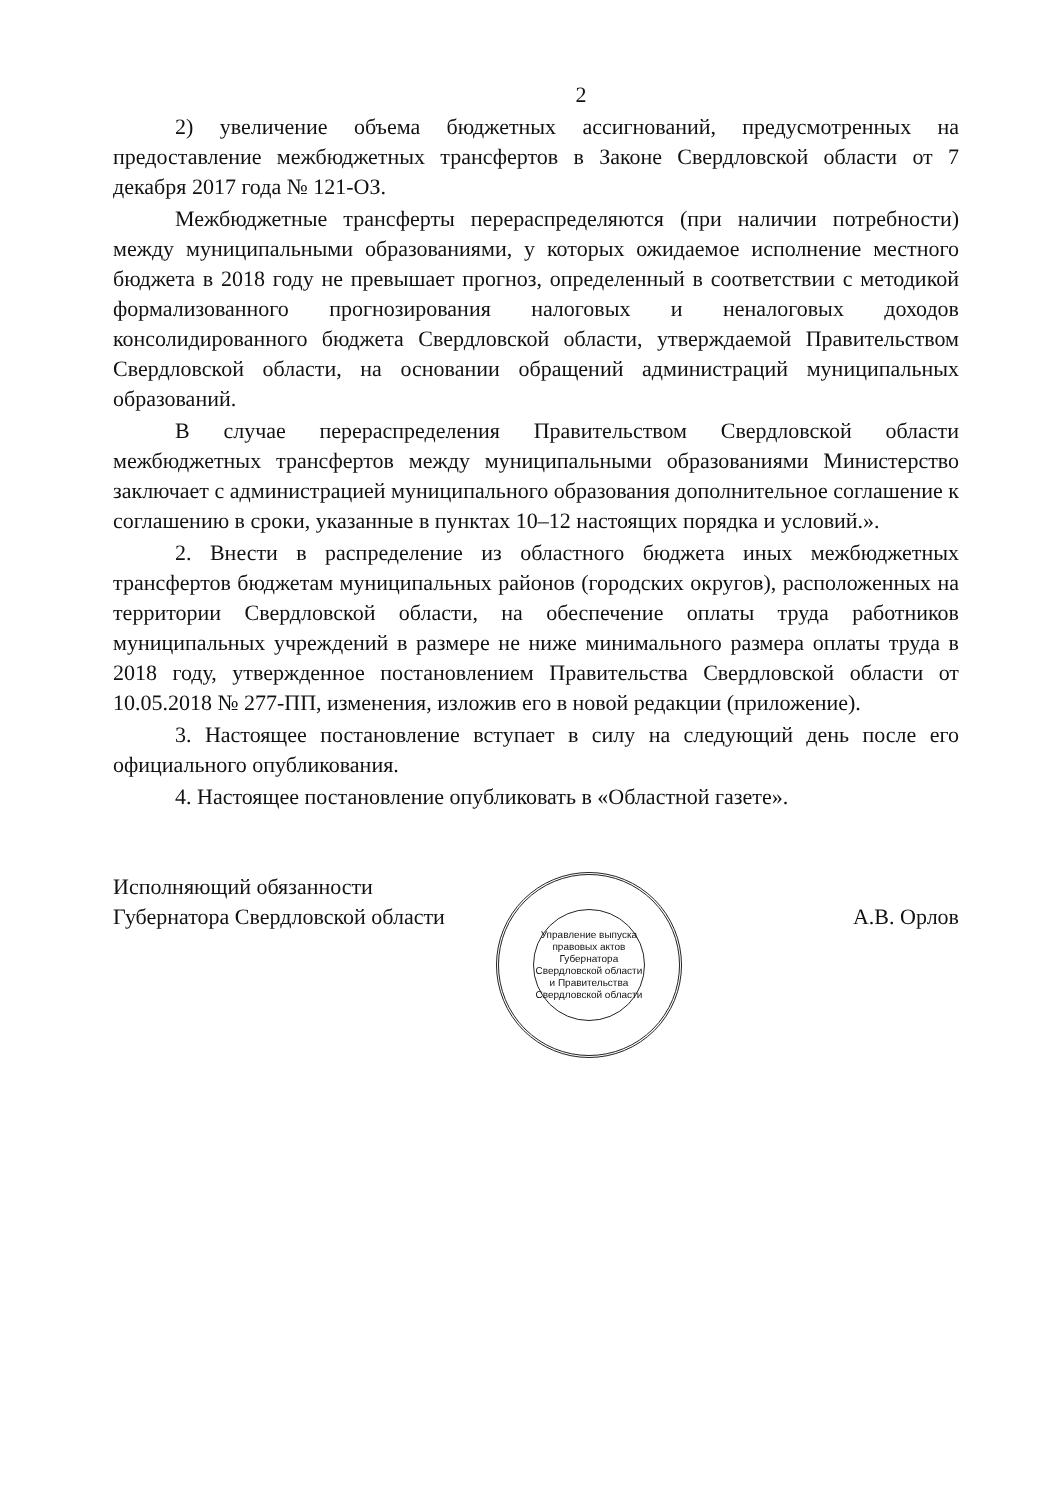2
2) увеличение объема бюджетных ассигнований, предусмотренных на предоставление межбюджетных трансфертов в Законе Свердловской области от 7 декабря 2017 года № 121-ОЗ.
Межбюджетные трансферты перераспределяются (при наличии потребности) между муниципальными образованиями, у которых ожидаемое исполнение местного бюджета в 2018 году не превышает прогноз, определенный в соответствии с методикой формализованного прогнозирования налоговых и неналоговых доходов консолидированного бюджета Свердловской области, утверждаемой Правительством Свердловской области, на основании обращений администраций муниципальных образований.
В случае перераспределения Правительством Свердловской области межбюджетных трансфертов между муниципальными образованиями Министерство заключает с администрацией муниципального образования дополнительное соглашение к соглашению в сроки, указанные в пунктах 10–12 настоящих порядка и условий.».
2. Внести в распределение из областного бюджета иных межбюджетных трансфертов бюджетам муниципальных районов (городских округов), расположенных на территории Свердловской области, на обеспечение оплаты труда работников муниципальных учреждений в размере не ниже минимального размера оплаты труда в 2018 году, утвержденное постановлением Правительства Свердловской области от 10.05.2018 № 277-ПП, изменения, изложив его в новой редакции (приложение).
3. Настоящее постановление вступает в силу на следующий день после его официального опубликования.
4. Настоящее постановление опубликовать в «Областной газете».
Исполняющий обязанности
Губернатора Свердловской области
Управление выпуска правовых актов Губернатора Свердловской области и Правительства Свердловской области
А.В. Орлов